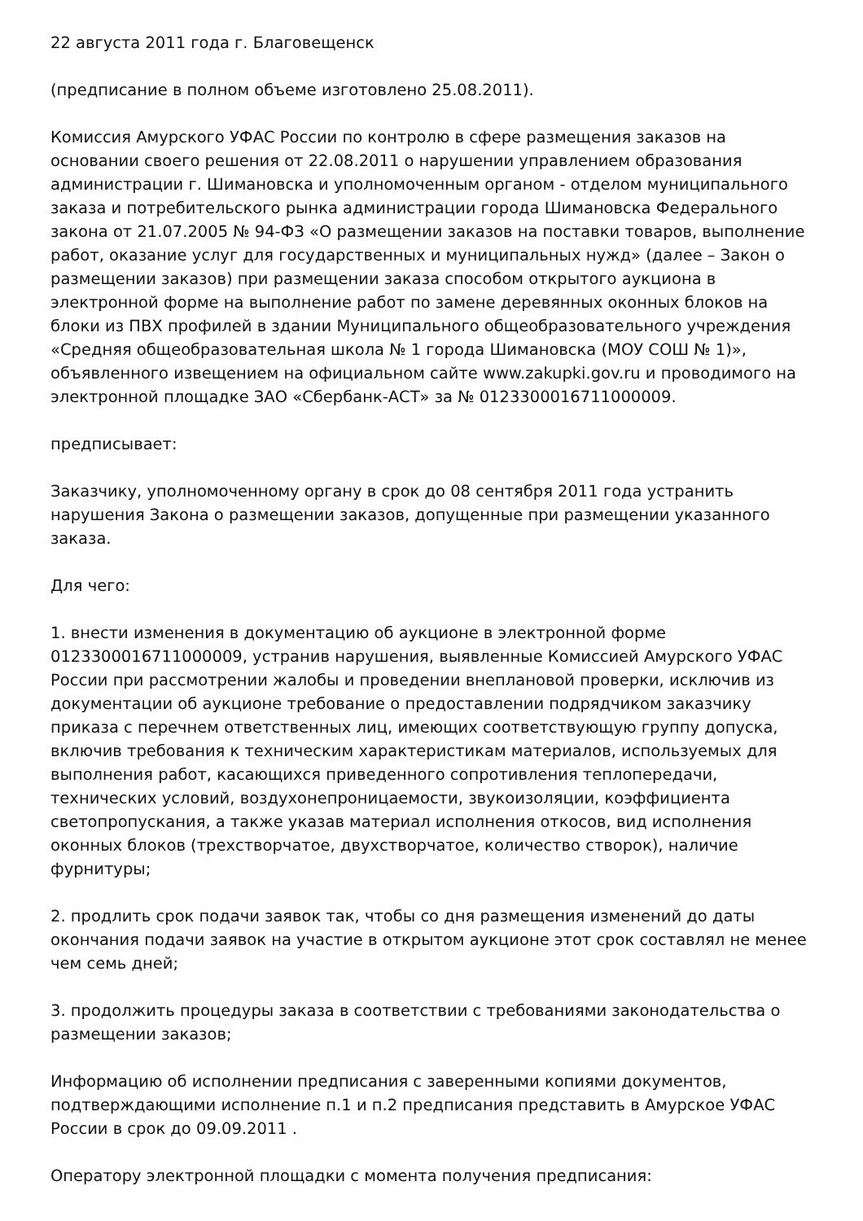22 августа 2011 года г. Благовещенск
(предписание в полном объеме изготовлено 25.08.2011).
Комиссия Амурского УФАС России по контролю в сфере размещения заказов на основании своего решения от 22.08.2011 о нарушении управлением образования администрации г. Шимановска и уполномоченным органом - отделом муниципального заказа и потребительского рынка администрации города Шимановска Федерального закона от 21.07.2005 № 94-ФЗ «О размещении заказов на поставки товаров, выполнение работ, оказание услуг для государственных и муниципальных нужд» (далее – Закон о размещении заказов) при размещении заказа способом открытого аукциона в электронной форме на выполнение работ по замене деревянных оконных блоков на блоки из ПВХ профилей в здании Муниципального общеобразовательного учреждения «Средняя общеобразовательная школа № 1 города Шимановска (МОУ СОШ № 1)», объявленного извещением на официальном сайте www.zakupki.gov.ru и проводимого на электронной площадке ЗАО «Сбербанк-АСТ» за № 0123300016711000009.
предписывает:
Заказчику, уполномоченному органу в срок до 08 сентября 2011 года устранить нарушения Закона о размещении заказов, допущенные при размещении указанного заказа.
Для чего:
1. внести изменения в документацию об аукционе в электронной форме 0123300016711000009, устранив нарушения, выявленные Комиссией Амурского УФАС России при рассмотрении жалобы и проведении внеплановой проверки, исключив из документации об аукционе требование о предоставлении подрядчиком заказчику приказа с перечнем ответственных лиц, имеющих соответствующую группу допуска, включив требования к техническим характеристикам материалов, используемых для выполнения работ, касающихся приведенного сопротивления теплопередачи, технических условий, воздухонепроницаемости, звукоизоляции, коэффициента светопропускания, а также указав материал исполнения откосов, вид исполнения оконных блоков (трехстворчатое, двухстворчатое, количество створок), наличие фурнитуры;
2. продлить срок подачи заявок так, чтобы со дня размещения изменений до даты окончания подачи заявок на участие в открытом аукционе этот срок составлял не менее чем семь дней;
3. продолжить процедуры заказа в соответствии с требованиями законодательства о размещении заказов;
Информацию об исполнении предписания с заверенными копиями документов, подтверждающими исполнение п.1 и п.2 предписания представить в Амурское УФАС России в срок до 09.09.2011 .
Оператору электронной площадки с момента получения предписания: